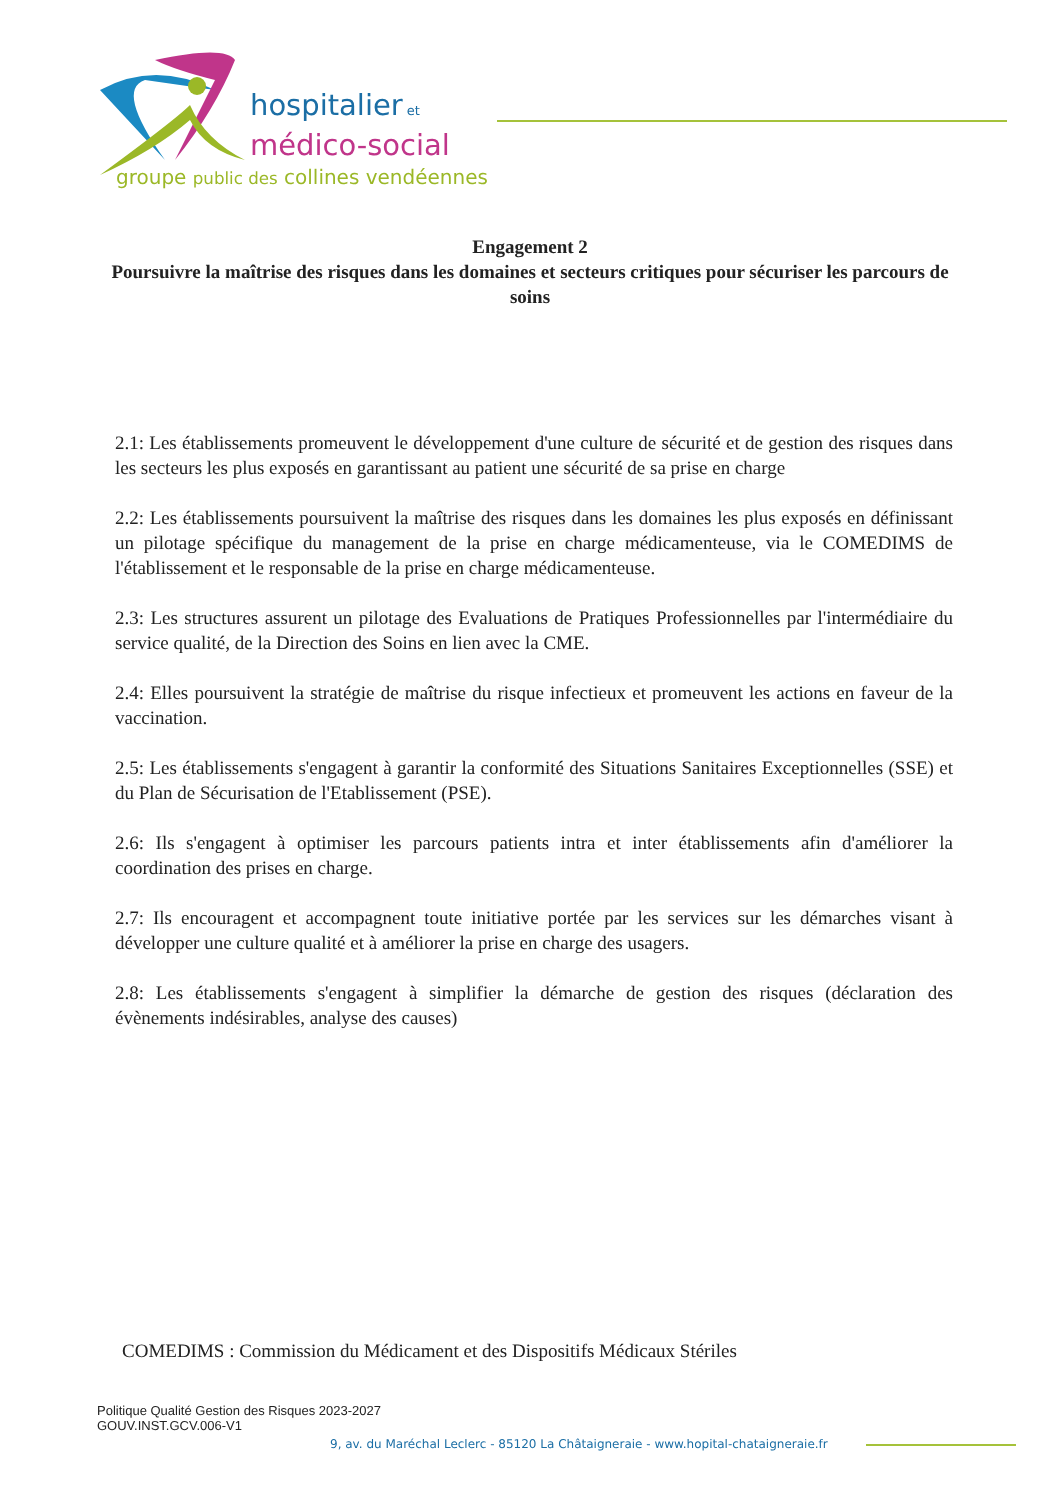hospitalier et
médico-social
groupe public des collines vendéennes
Engagement 2
Poursuivre la maîtrise des risques dans les domaines et secteurs critiques pour sécuriser les parcours de soins
2.1: Les établissements promeuvent le développement d'une culture de sécurité et de gestion des risques dans les secteurs les plus exposés en garantissant au patient une sécurité de sa prise en charge
2.2: Les établissements poursuivent la maîtrise des risques dans les domaines les plus exposés en définissant un pilotage spécifique du management de la prise en charge médicamenteuse, via le COMEDIMS de l'établissement et le responsable de la prise en charge médicamenteuse.
2.3: Les structures assurent un pilotage des Evaluations de Pratiques Professionnelles par l'intermédiaire du service qualité, de la Direction des Soins en lien avec la CME.
2.4: Elles poursuivent la stratégie de maîtrise du risque infectieux et promeuvent les actions en faveur de la vaccination.
2.5: Les établissements s'engagent à garantir la conformité des Situations Sanitaires Exceptionnelles (SSE) et du Plan de Sécurisation de l'Etablissement (PSE).
2.6: Ils s'engagent à optimiser les parcours patients intra et inter établissements afin d'améliorer la coordination des prises en charge.
2.7: Ils encouragent et accompagnent toute initiative portée par les services sur les démarches visant à développer une culture qualité et à améliorer la prise en charge des usagers.
2.8: Les établissements s'engagent à simplifier la démarche de gestion des risques (déclaration des évènements indésirables, analyse des causes)
COMEDIMS : Commission du Médicament et des Dispositifs Médicaux Stériles
Politique Qualité Gestion des Risques 2023-2027
GOUV.INST.GCV.006-V1
9, av. du Maréchal Leclerc - 85120 La Châtaigneraie - www.hopital-chataigneraie.fr